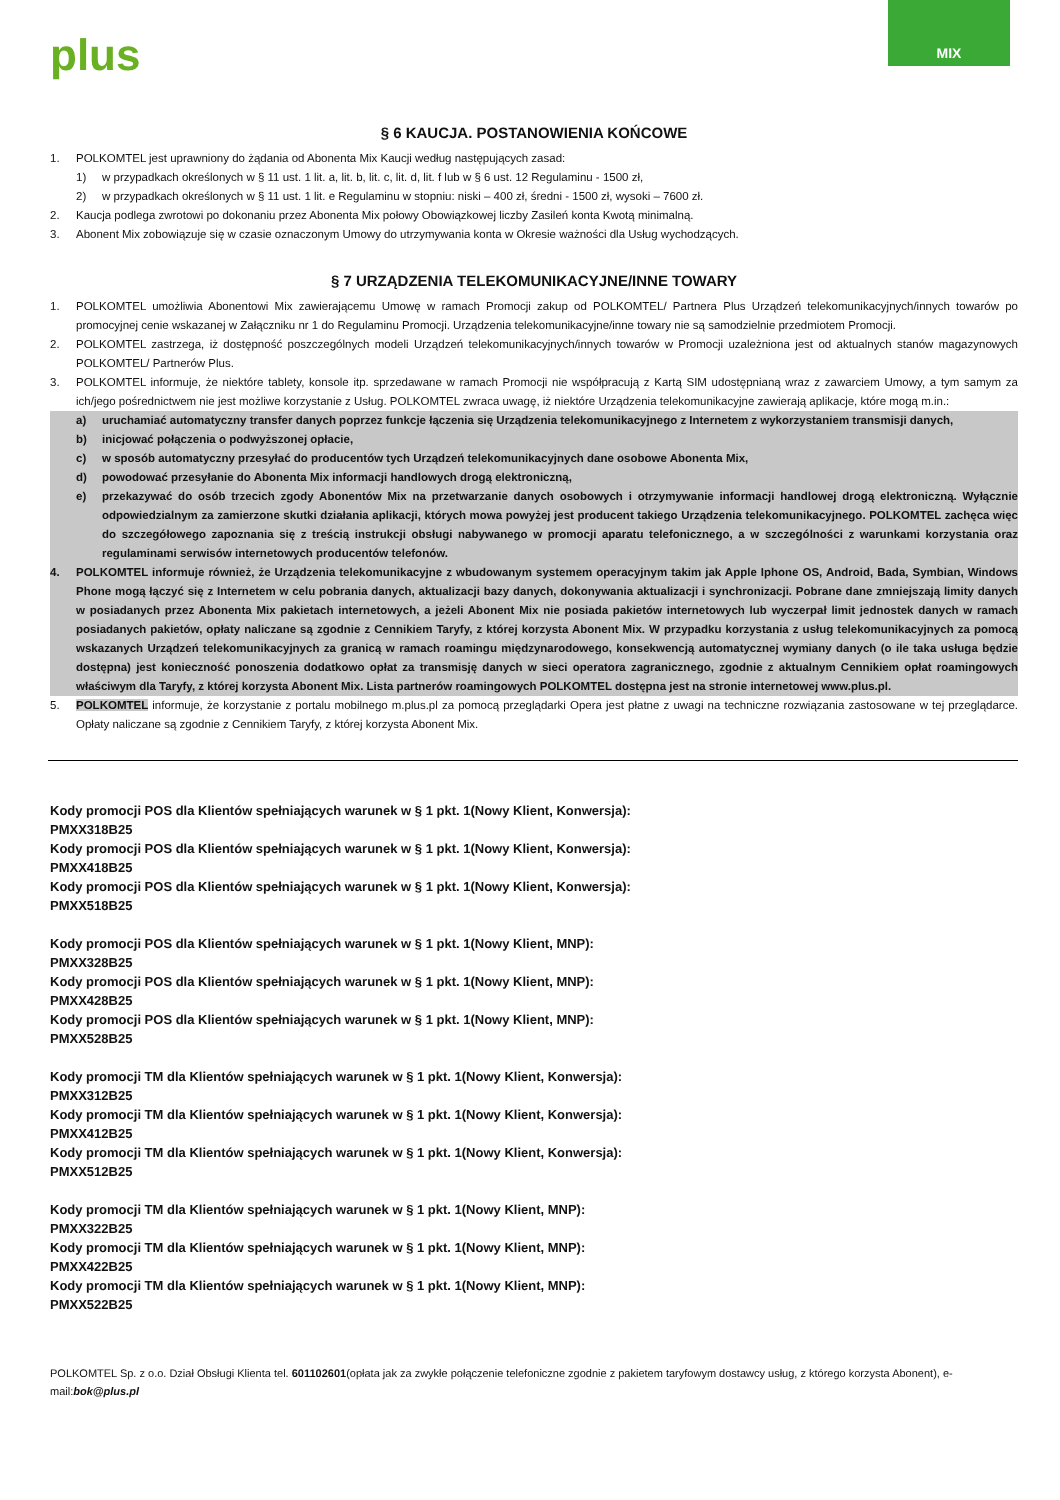plus
MIX
§ 6 KAUCJA. POSTANOWIENIA KOŃCOWE
1. POLKOMTEL jest uprawniony do żądania od Abonenta Mix Kaucji według następujących zasad:
1) w przypadkach określonych w § 11 ust. 1 lit. a, lit. b, lit. c, lit. d, lit. f lub w § 6 ust. 12 Regulaminu - 1500 zł,
2) w przypadkach określonych w § 11 ust. 1 lit. e Regulaminu w stopniu: niski – 400 zł, średni - 1500 zł, wysoki – 7600 zł.
2. Kaucja podlega zwrotowi po dokonaniu przez Abonenta Mix połowy Obowiązkowej liczby Zasileń konta Kwotą minimalną.
3. Abonent Mix zobowiązuje się w czasie oznaczonym Umowy do utrzymywania konta w Okresie ważności dla Usług wychodzących.
§ 7 URZĄDZENIA TELEKOMUNIKACYJNE/INNE TOWARY
1. POLKOMTEL umożliwia Abonentowi Mix zawierającemu Umowę w ramach Promocji zakup od POLKOMTEL/ Partnera Plus Urządzeń telekomunikacyjnych/innych towarów po promocyjnej cenie wskazanej w Załączniku nr 1 do Regulaminu Promocji. Urządzenia telekomunikacyjne/inne towary nie są samodzielnie przedmiotem Promocji.
2. POLKOMTEL zastrzega, iż dostępność poszczególnych modeli Urządzeń telekomunikacyjnych/innych towarów w Promocji uzależniona jest od aktualnych stanów magazynowych POLKOMTEL/ Partnerów Plus.
3. POLKOMTEL informuje, że niektóre tablety, konsole itp. sprzedawane w ramach Promocji nie współpracują z Kartą SIM udostępnianą wraz z zawarciem Umowy, a tym samym za ich/jego pośrednictwem nie jest możliwe korzystanie z Usług. POLKOMTEL zwraca uwagę, iż niektóre Urządzenia telekomunikacyjne zawierają aplikacje, które mogą m.in.:
a) uruchamiać automatyczny transfer danych poprzez funkcje łączenia się Urządzenia telekomunikacyjnego z Internetem z wykorzystaniem transmisji danych,
b) inicjować połączenia o podwyższonej opłacie,
c) w sposób automatyczny przesyłać do producentów tych Urządzeń telekomunikacyjnych dane osobowe Abonenta Mix,
d) powodować przesyłanie do Abonenta Mix informacji handlowych drogą elektroniczną,
e) przekazywać do osób trzecich zgody Abonentów Mix na przetwarzanie danych osobowych i otrzymywanie informacji handlowej drogą elektroniczną. Wyłącznie odpowiedzialnym za zamierzone skutki działania aplikacji, których mowa powyżej jest producent takiego Urządzenia telekomunikacyjnego. POLKOMTEL zachęca więc do szczegółowego zapoznania się z treścią instrukcji obsługi nabywanego w promocji aparatu telefonicznego, a w szczególności z warunkami korzystania oraz regulaminami serwisów internetowych producentów telefonów.
4. POLKOMTEL informuje również, że Urządzenia telekomunikacyjne z wbudowanym systemem operacyjnym takim jak Apple Iphone OS, Android, Bada, Symbian, Windows Phone mogą łączyć się z Internetem w celu pobrania danych, aktualizacji bazy danych, dokonywania aktualizacji i synchronizacji. Pobrane dane zmniejszają limity danych w posiadanych przez Abonenta Mix pakietach internetowych, a jeżeli Abonent Mix nie posiada pakietów internetowych lub wyczerpał limit jednostek danych w ramach posiadanych pakietów, opłaty naliczane są zgodnie z Cennikiem Taryfy, z której korzysta Abonent Mix. W przypadku korzystania z usług telekomunikacyjnych za pomocą wskazanych Urządzeń telekomunikacyjnych za granicą w ramach roamingu międzynarodowego, konsekwencją automatycznej wymiany danych (o ile taka usługa będzie dostępna) jest konieczność ponoszenia dodatkowo opłat za transmisję danych w sieci operatora zagranicznego, zgodnie z aktualnym Cennikiem opłat roamingowych właściwym dla Taryfy, z której korzysta Abonent Mix. Lista partnerów roamingowych POLKOMTEL dostępna jest na stronie internetowej www.plus.pl.
5. POLKOMTEL informuje, że korzystanie z portalu mobilnego m.plus.pl za pomocą przeglądarki Opera jest płatne z uwagi na techniczne rozwiązania zastosowane w tej przeglądarce. Opłaty naliczane są zgodnie z Cennikiem Taryfy, z której korzysta Abonent Mix.
Kody promocji POS dla Klientów spełniających warunek w § 1 pkt. 1(Nowy Klient, Konwersja):
PMXX318B25
Kody promocji POS dla Klientów spełniających warunek w § 1 pkt. 1(Nowy Klient, Konwersja):
PMXX418B25
Kody promocji POS dla Klientów spełniających warunek w § 1 pkt. 1(Nowy Klient, Konwersja):
PMXX518B25
Kody promocji POS dla Klientów spełniających warunek w § 1 pkt. 1(Nowy Klient, MNP):
PMXX328B25
Kody promocji POS dla Klientów spełniających warunek w § 1 pkt. 1(Nowy Klient, MNP):
PMXX428B25
Kody promocji POS dla Klientów spełniających warunek w § 1 pkt. 1(Nowy Klient, MNP):
PMXX528B25
Kody promocji TM dla Klientów spełniających warunek w § 1 pkt. 1(Nowy Klient, Konwersja):
PMXX312B25
Kody promocji TM dla Klientów spełniających warunek w § 1 pkt. 1(Nowy Klient, Konwersja):
PMXX412B25
Kody promocji TM dla Klientów spełniających warunek w § 1 pkt. 1(Nowy Klient, Konwersja):
PMXX512B25
Kody promocji TM dla Klientów spełniających warunek w § 1 pkt. 1(Nowy Klient, MNP):
PMXX322B25
Kody promocji TM dla Klientów spełniających warunek w § 1 pkt. 1(Nowy Klient, MNP):
PMXX422B25
Kody promocji TM dla Klientów spełniających warunek w § 1 pkt. 1(Nowy Klient, MNP):
PMXX522B25
POLKOMTEL Sp. z o.o. Dział Obsługi Klienta tel. 601102601(opłata jak za zwykłe połączenie telefoniczne zgodnie z pakietem taryfowym dostawcy usług, z którego korzysta Abonent), e-mail:bok@plus.pl